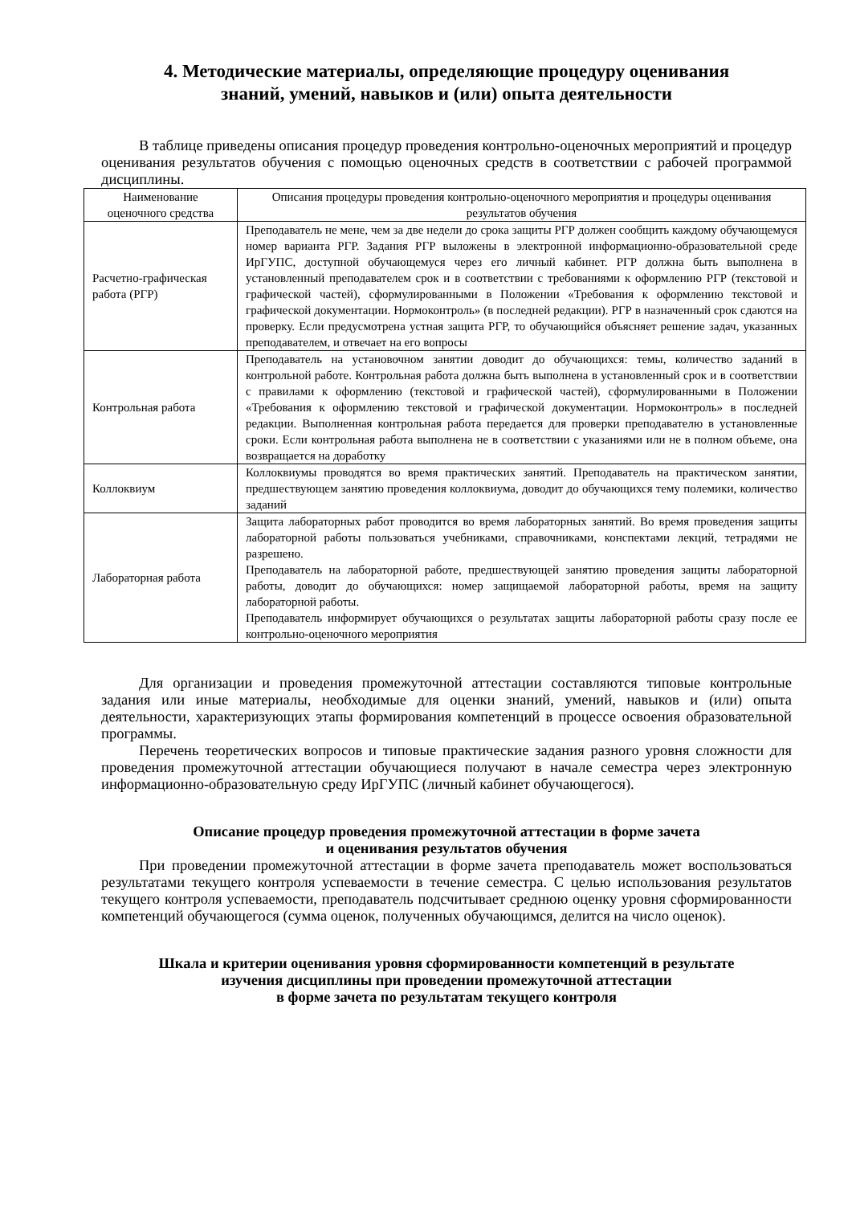4. Методические материалы, определяющие процедуру оценивания
знаний, умений, навыков и (или) опыта деятельности
В таблице приведены описания процедур проведения контрольно-оценочных мероприятий и процедур оценивания результатов обучения с помощью оценочных средств в соответствии с рабочей программой дисциплины.
| Наименование оценочного средства | Описания процедуры проведения контрольно-оценочного мероприятия и процедуры оценивания результатов обучения |
| --- | --- |
| Расчетно-графическая работа (РГР) | Преподаватель не мене, чем за две недели до срока защиты РГР должен сообщить каждому обучающемуся номер варианта РГР. Задания РГР выложены в электронной информационно-образовательной среде ИрГУПС, доступной обучающемуся через его личный кабинет. РГР должна быть выполнена в установленный преподавателем срок и в соответствии с требованиями к оформлению РГР (текстовой и графической частей), сформулированными в Положении «Требования к оформлению текстовой и графической документации. Нормоконтроль» (в последней редакции). РГР в назначенный срок сдаются на проверку. Если предусмотрена устная защита РГР, то обучающийся объясняет решение задач, указанных преподавателем, и отвечает на его вопросы |
| Контрольная работа | Преподаватель на установочном занятии доводит до обучающихся: темы, количество заданий в контрольной работе. Контрольная работа должна быть выполнена в установленный срок и в соответствии с правилами к оформлению (текстовой и графической частей), сформулированными в Положении «Требования к оформлению текстовой и графической документации. Нормоконтроль» в последней редакции. Выполненная контрольная работа передается для проверки преподавателю в установленные сроки. Если контрольная работа выполнена не в соответствии с указаниями или не в полном объеме, она возвращается на доработку |
| Коллоквиум | Коллоквиумы проводятся во время практических занятий. Преподаватель на практическом занятии, предшествующем занятию проведения коллоквиума, доводит до обучающихся тему полемики, количество заданий |
| Лабораторная работа | Защита лабораторных работ проводится во время лабораторных занятий. Во время проведения защиты лабораторной работы пользоваться учебниками, справочниками, конспектами лекций, тетрадями не разрешено. Преподаватель на лабораторной работе, предшествующей занятию проведения защиты лабораторной работы, доводит до обучающихся: номер защищаемой лабораторной работы, время на защиту лабораторной работы. Преподаватель информирует обучающихся о результатах защиты лабораторной работы сразу после ее контрольно-оценочного мероприятия |
Для организации и проведения промежуточной аттестации составляются типовые контрольные задания или иные материалы, необходимые для оценки знаний, умений, навыков и (или) опыта деятельности, характеризующих этапы формирования компетенций в процессе освоения образовательной программы.
Перечень теоретических вопросов и типовые практические задания разного уровня сложности для проведения промежуточной аттестации обучающиеся получают в начале семестра через электронную информационно-образовательную среду ИрГУПС (личный кабинет обучающегося).
Описание процедур проведения промежуточной аттестации в форме зачета
и оценивания результатов обучения
При проведении промежуточной аттестации в форме зачета преподаватель может воспользоваться результатами текущего контроля успеваемости в течение семестра. С целью использования результатов текущего контроля успеваемости, преподаватель подсчитывает среднюю оценку уровня сформированности компетенций обучающегося (сумма оценок, полученных обучающимся, делится на число оценок).
Шкала и критерии оценивания уровня сформированности компетенций в результате
изучения дисциплины при проведении промежуточной аттестации
в форме зачета по результатам текущего контроля